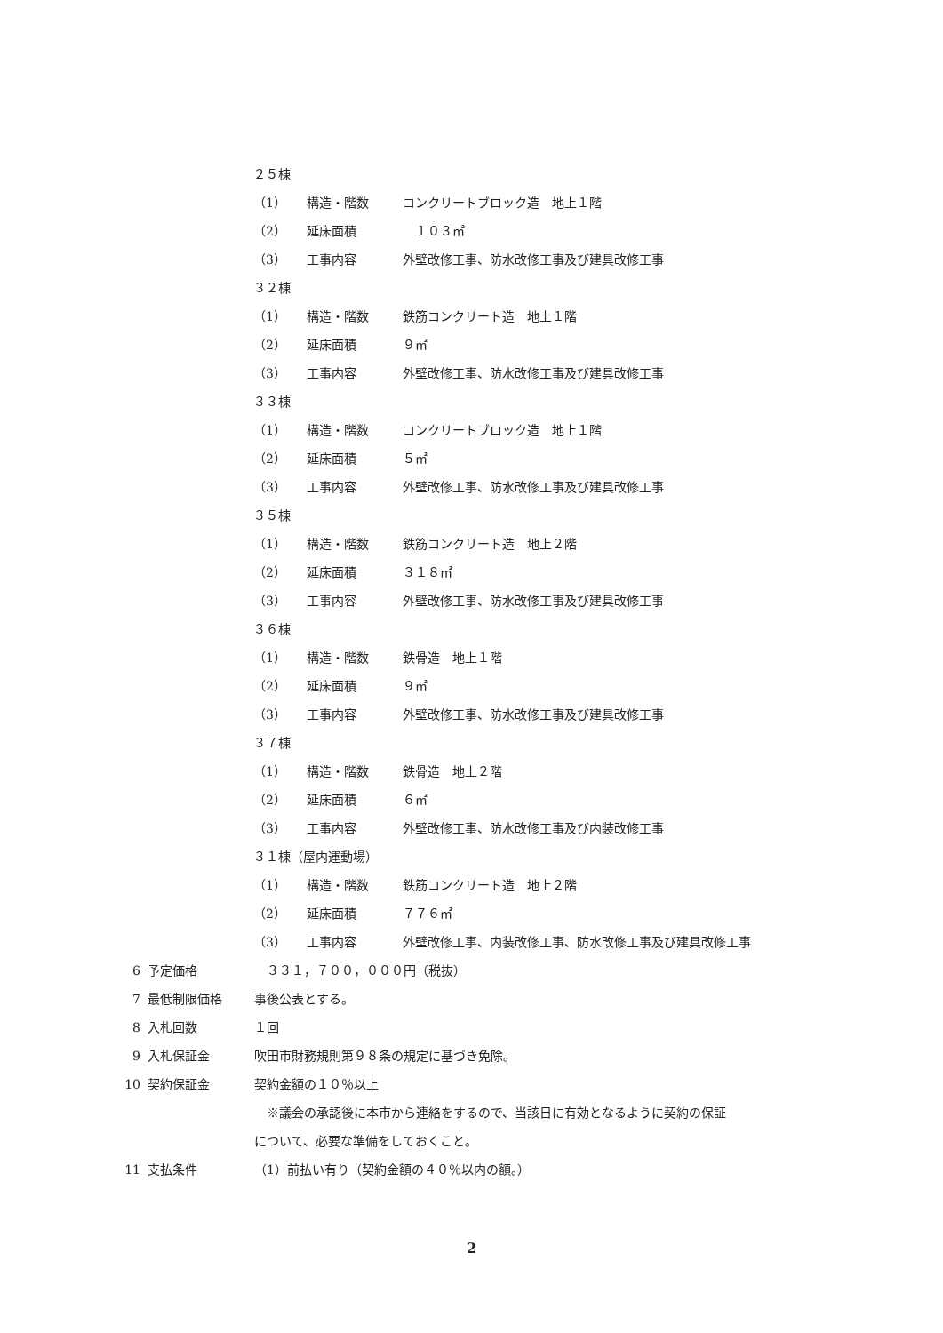２５棟
（1） 構造・階数 コンクリートブロック造　地上１階
（2） 延床面積　１０３㎡
（3） 工事内容 外壁改修工事、防水改修工事及び建具改修工事
３２棟
（1） 構造・階数 鉄筋コンクリート造　地上１階
（2） 延床面積 ９㎡
（3） 工事内容 外壁改修工事、防水改修工事及び建具改修工事
３３棟
（1） 構造・階数 コンクリートブロック造　地上１階
（2） 延床面積 ５㎡
（3） 工事内容 外壁改修工事、防水改修工事及び建具改修工事
３５棟
（1） 構造・階数 鉄筋コンクリート造　地上２階
（2） 延床面積 ３１８㎡
（3） 工事内容 外壁改修工事、防水改修工事及び建具改修工事
３６棟
（1） 構造・階数 鉄骨造　地上１階
（2） 延床面積 ９㎡
（3） 工事内容 外壁改修工事、防水改修工事及び建具改修工事
３７棟
（1） 構造・階数 鉄骨造　地上２階
（2） 延床面積 ６㎡
（3） 工事内容 外壁改修工事、防水改修工事及び内装改修工事
３１棟（屋内運動場）
（1） 構造・階数 鉄筋コンクリート造　地上２階
（2） 延床面積 ７７６㎡
（3） 工事内容 外壁改修工事、内装改修工事、防水改修工事及び建具改修工事
6 予定価格　３３１，７００，０００円（税抜）
7 最低制限価格 事後公表とする。
8 入札回数 １回
9 入札保証金 吹田市財務規則第９８条の規定に基づき免除。
10 契約保証金 契約金額の１０％以上
　※議会の承認後に本市から連絡をするので、当該日に有効となるように契約の保証
について、必要な準備をしておくこと。
11 支払条件 （1）前払い有り（契約金額の４０％以内の額。）
2